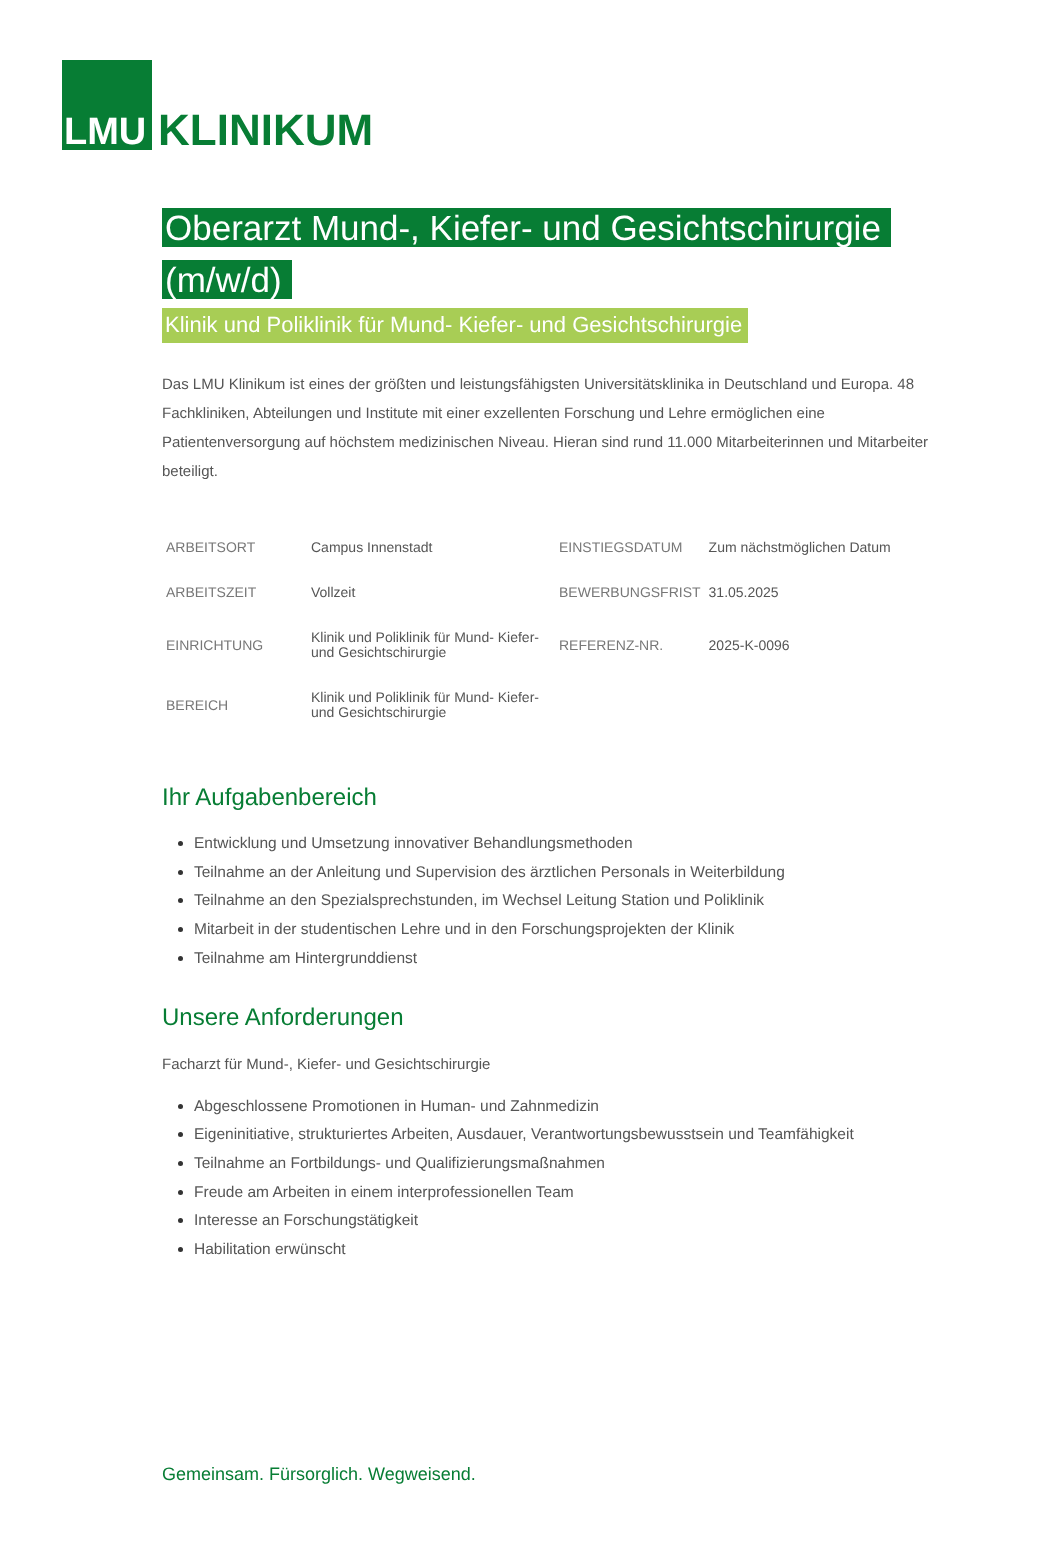LMU KLINIKUM
Oberarzt Mund-, Kiefer- und Gesichtschirurgie (m/w/d)
Klinik und Poliklinik für Mund- Kiefer- und Gesichtschirurgie
Das LMU Klinikum ist eines der größten und leistungsfähigsten Universitätsklinika in Deutschland und Europa. 48 Fachkliniken, Abteilungen und Institute mit einer exzellenten Forschung und Lehre ermöglichen eine Patientenversorgung auf höchstem medizinischen Niveau. Hieran sind rund 11.000 Mitarbeiterinnen und Mitarbeiter beteiligt.
| ARBEITSORT | Campus Innenstadt | EINSTIEGSDATUM | Zum nächstmöglichen Datum |
| ARBEITSZEIT | Vollzeit | BEWERBUNGSFRIST | 31.05.2025 |
| EINRICHTUNG | Klinik und Poliklinik für Mund- Kiefer- und Gesichtschirurgie | REFERENZ-NR. | 2025-K-0096 |
| BEREICH | Klinik und Poliklinik für Mund- Kiefer- und Gesichtschirurgie | | |
Ihr Aufgabenbereich
Entwicklung und Umsetzung innovativer Behandlungsmethoden
Teilnahme an der Anleitung und Supervision des ärztlichen Personals in Weiterbildung
Teilnahme an den Spezialsprechstunden, im Wechsel Leitung Station und Poliklinik
Mitarbeit in der studentischen Lehre und in den Forschungsprojekten der Klinik
Teilnahme am Hintergrunddienst
Unsere Anforderungen
Facharzt für Mund-, Kiefer- und Gesichtschirurgie
Abgeschlossene Promotionen in Human- und Zahnmedizin
Eigeninitiative, strukturiertes Arbeiten, Ausdauer, Verantwortungsbewusstsein und Teamfähigkeit
Teilnahme an Fortbildungs- und Qualifizierungsmaßnahmen
Freude am Arbeiten in einem interprofessionellen Team
Interesse an Forschungstätigkeit
Habilitation erwünscht
Gemeinsam. Fürsorglich. Wegweisend.